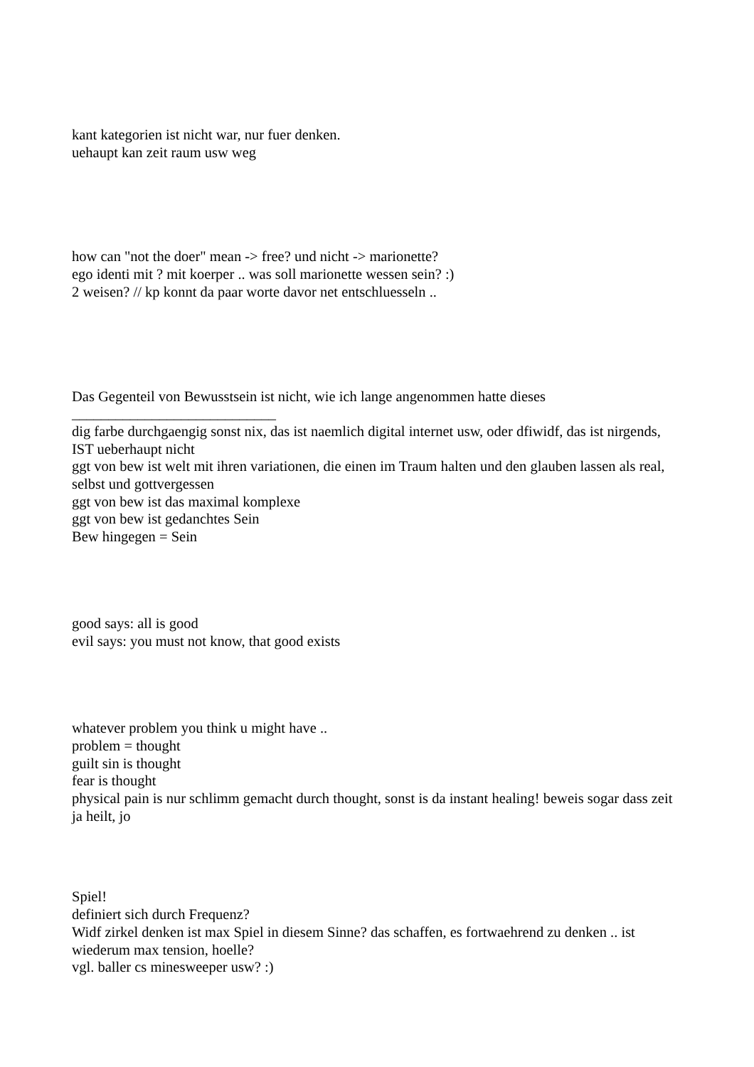kant kategorien ist nicht war, nur fuer denken.
uehaupt kan zeit raum usw weg
how can "not the doer" mean -> free? und nicht -> marionette?
ego identi mit ? mit koerper .. was soll marionette wessen sein? :)
2 weisen? // kp konnt da paar worte davor net entschluesseln ..
Das Gegenteil von Bewusstsein ist nicht, wie ich lange angenommen hatte dieses
____________________________
dig farbe durchgaengig sonst nix, das ist naemlich digital internet usw, oder dfiwidf, das ist nirgends, IST ueberhaupt nicht
ggt von bew ist welt mit ihren variationen, die einen im Traum halten und den glauben lassen als real, selbst und gottvergessen
ggt von bew ist das maximal komplexe
ggt von bew ist gedanchtes Sein
Bew hingegen = Sein
good says: all is good
evil says: you must not know, that good exists
whatever problem you think u might have ..
problem = thought
guilt sin is thought
fear is thought
physical pain is nur schlimm gemacht durch thought, sonst is da instant healing! beweis sogar dass zeit ja heilt, jo
Spiel!
definiert sich durch Frequenz?
Widf zirkel denken ist max Spiel in diesem Sinne? das schaffen, es fortwaehrend zu denken .. ist wiederum max tension, hoelle?
vgl. baller cs minesweeper usw? :)